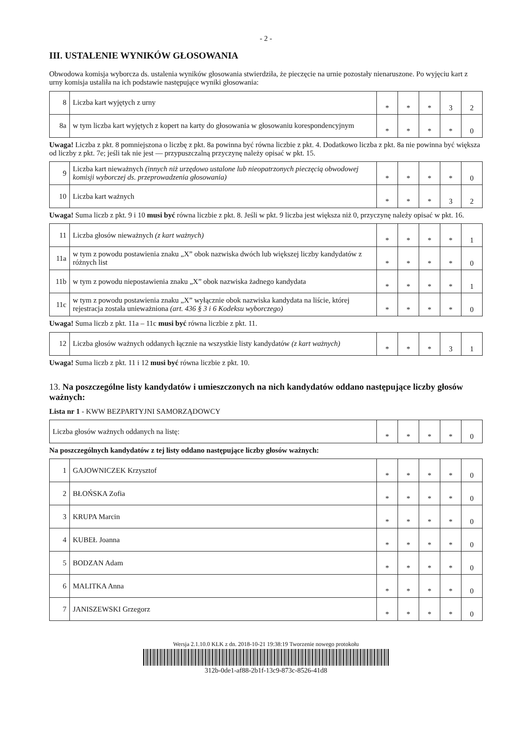- 2 -
III. USTALENIE WYNIKÓW GŁOSOWANIA
Obwodowa komisja wyborcza ds. ustalenia wyników głosowania stwierdziła, że pieczęcie na urnie pozostały nienaruszone. Po wyjęciu kart z urny komisja ustaliła na ich podstawie następujące wyniki głosowania:
| 8 | Liczba kart wyjętych z urny | * | * | * | 3 | 2 |
| 8a | w tym liczba kart wyjętych z kopert na karty do głosowania w głosowaniu korespondencyjnym | * | * | * | * | 0 |
Uwaga! Liczba z pkt. 8 pomniejszona o liczbę z pkt. 8a powinna być równa liczbie z pkt. 4. Dodatkowo liczba z pkt. 8a nie powinna być większa od liczby z pkt. 7e; jeśli tak nie jest — przypuszczalną przyczynę należy opisać w pkt. 15.
| 9 | Liczba kart nieważnych (innych niż urzędowo ustalone lub nieopatrzonych pieczęcią obwodowej komisji wyborczej ds. przeprowadzenia głosowania) | * | * | * | * | 0 |
| 10 | Liczba kart ważnych | * | * | * | 3 | 2 |
Uwaga! Suma liczb z pkt. 9 i 10 musi być równa liczbie z pkt. 8. Jeśli w pkt. 9 liczba jest większa niż 0, przyczynę należy opisać w pkt. 16.
| 11 | Liczba głosów nieważnych (z kart ważnych) | * | * | * | * | 1 |
| 11a | w tym z powodu postawienia znaku „X” obok nazwiska dwóch lub większej liczby kandydatów z różnych list | * | * | * | * | 0 |
| 11b | w tym z powodu niepostawienia znaku „X” obok nazwiska żadnego kandydata | * | * | * | * | 1 |
| 11c | w tym z powodu postawienia znaku „X” wyłącznie obok nazwiska kandydata na liście, której rejestracja została unieważniona (art. 436 § 3 i 6 Kodeksu wyborczego) | * | * | * | * | 0 |
Uwaga! Suma liczb z pkt. 11a – 11c musi być równa liczbie z pkt. 11.
| 12 | Liczba głosów ważnych oddanych łącznie na wszystkie listy kandydatów (z kart ważnych) | * | * | * | 3 | 1 |
Uwaga! Suma liczb z pkt. 11 i 12 musi być równa liczbie z pkt. 10.
13. Na poszczególne listy kandydatów i umieszczonych na nich kandydatów oddano następujące liczby głosów ważnych:
Lista nr 1 - KWW BEZPARTYJNI SAMORZĄDOWCY
| Liczba głosów ważnych oddanych na listę: | * | * | * | * | 0 |
Na poszczególnych kandydatów z tej listy oddano następujące liczby głosów ważnych:
| 1 | GAJOWNICZEK Krzysztof | * | * | * | * | 0 |
| 2 | BŁOŃSKA Zofia | * | * | * | * | 0 |
| 3 | KRUPA Marcin | * | * | * | * | 0 |
| 4 | KUBEŁ Joanna | * | * | * | * | 0 |
| 5 | BODZAN Adam | * | * | * | * | 0 |
| 6 | MALITKA Anna | * | * | * | * | 0 |
| 7 | JANISZEWSKI Grzegorz | * | * | * | * | 0 |
Wersja 2.1.10.0 KLK z dn. 2018-10-21 19:38:19 Tworzenie nowego protokołu
312b-0de1-af88-2b1f-13c9-873c-8526-41d8